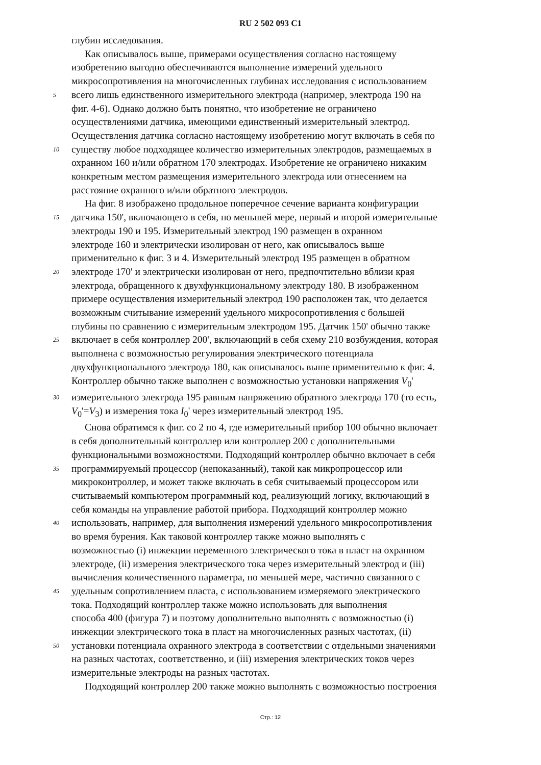RU 2 502 093 C1
глубин исследования.
Как описывалось выше, примерами осуществления согласно настоящему
изобретению выгодно обеспечиваются выполнение измерений удельного
микросопротивления на многочисленных глубинах исследования с использованием
5
всего лишь единственного измерительного электрода (например, электрода 190 на
фиг. 4-6). Однако должно быть понятно, что изобретение не ограничено
осуществлениями датчика, имеющими единственный измерительный электрод.
Осуществления датчика согласно настоящему изобретению могут включать в себя по
10
существу любое подходящее количество измерительных электродов, размещаемых в
охранном 160 и/или обратном 170 электродах. Изобретение не ограничено никаким
конкретным местом размещения измерительного электрода или отнесением на
расстояние охранного и/или обратного электродов.
На фиг. 8 изображено продольное поперечное сечение варианта конфигурации
15
датчика 150', включающего в себя, по меньшей мере, первый и второй измерительные
электроды 190 и 195. Измерительный электрод 190 размещен в охранном
электроде 160 и электрически изолирован от него, как описывалось выше
применительно к фиг. 3 и 4. Измерительный электрод 195 размещен в обратном
20
электроде 170' и электрически изолирован от него, предпочтительно вблизи края
электрода, обращенного к двухфункциональному электроду 180. В изображенном
примере осуществления измерительный электрод 190 расположен так, что делается
возможным считывание измерений удельного микросопротивления с большей
глубины по сравнению с измерительным электродом 195. Датчик 150' обычно также
25
включает в себя контроллер 200', включающий в себя схему 210 возбуждения, которая
выполнена с возможностью регулирования электрического потенциала
двухфункционального электрода 180, как описывалось выше применительно к фиг. 4.
Контроллер обычно также выполнен с возможностью установки напряжения V<sub>0</sub>'
30
измерительного электрода 195 равным напряжению обратного электрода 170 (то есть,
V<sub>0</sub>'=V<sub>3</sub>) и измерения тока I<sub>0</sub>' через измерительный электрод 195.
Снова обратимся к фиг. со 2 по 4, где измерительный прибор 100 обычно включает
в себя дополнительный контроллер или контроллер 200 с дополнительными
функциональными возможностями. Подходящий контроллер обычно включает в себя
35
программируемый процессор (непоказанный), такой как микропроцессор или
микроконтроллер, и может также включать в себя считываемый процессором или
считываемый компьютером программный код, реализующий логику, включающий в
себя команды на управление работой прибора. Подходящий контроллер можно
40
использовать, например, для выполнения измерений удельного микросопротивления
во время бурения. Как таковой контроллер также можно выполнять с
возможностью (i) инжекции переменного электрического тока в пласт на охранном
электроде, (ii) измерения электрического тока через измерительный электрод и (iii)
вычисления количественного параметра, по меньшей мере, частично связанного с
45
удельным сопротивлением пласта, с использованием измеряемого электрического
тока. Подходящий контроллер также можно использовать для выполнения
способа 400 (фигура 7) и поэтому дополнительно выполнять с возможностью (i)
инжекции электрического тока в пласт на многочисленных разных частотах, (ii)
50
установки потенциала охранного электрода в соответствии с отдельными значениями
на разных частотах, соответственно, и (iii) измерения электрических токов через
измерительные электроды на разных частотах.
Подходящий контроллер 200 также можно выполнять с возможностью построения
Стр.: 12